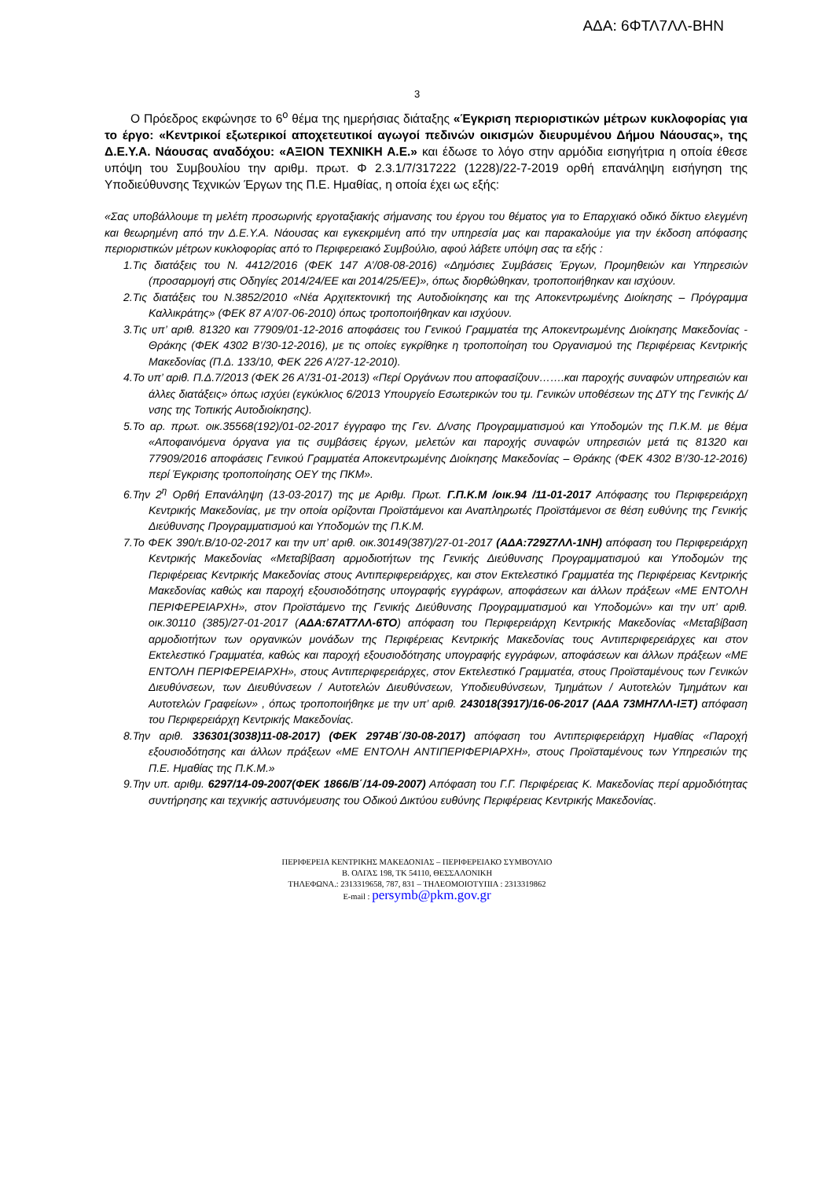ΑΔΑ: 6ΦΤΛ7ΛΛ-ΒΗΝ
3
Ο Πρόεδρος εκφώνησε το 6<sup>ο</sup> θέμα της ημερήσιας διάταξης «Έγκριση περιοριστικών μέτρων κυκλοφορίας για το έργο: «Κεντρικοί εξωτερικοί αποχετευτικοί αγωγοί πεδινών οικισμών διευρυμένου Δήμου Νάουσας», της Δ.Ε.Υ.Α. Νάουσας αναδόχου: «ΑΞΙΟΝ ΤΕΧΝΙΚΗ Α.Ε.» και έδωσε το λόγο στην αρμόδια εισηγήτρια η οποία έθεσε υπόψη του Συμβουλίου την αριθμ. πρωτ. Φ 2.3.1/7/317222 (1228)/22-7-2019 ορθή επανάληψη εισήγηση της Υποδιεύθυνσης Τεχνικών Έργων της Π.Ε. Ημαθίας, η οποία έχει ως εξής:
«Σας υποβάλλουμε τη μελέτη προσωρινής εργοταξιακής σήμανσης του έργου του θέματος για το Επαρχιακό οδικό δίκτυο ελεγμένη και θεωρημένη από την Δ.Ε.Υ.Α. Νάουσας και εγκεκριμένη από την υπηρεσία μας και παρακαλούμε για την έκδοση απόφασης περιοριστικών μέτρων κυκλοφορίας από το Περιφερειακό Συμβούλιο, αφού λάβετε υπόψη σας τα εξής :
1.Τις διατάξεις του Ν. 4412/2016 (ΦΕΚ 147 Α’/08-08-2016) «Δημόσιες Συμβάσεις Έργων, Προμηθειών και Υπηρεσιών (προσαρμογή στις Οδηγίες 2014/24/ΕΕ και 2014/25/ΕΕ)», όπως διορθώθηκαν, τροποποιήθηκαν και ισχύουν.
2.Τις διατάξεις του Ν.3852/2010 «Νέα Αρχιτεκτονική της Αυτοδιοίκησης και της Αποκεντρωμένης Διοίκησης – Πρόγραμμα Καλλικράτης» (ΦΕΚ 87 Α’/07-06-2010) όπως τροποποιήθηκαν και ισχύουν.
3.Τις υπ’ αριθ. 81320 και 77909/01-12-2016 αποφάσεις του Γενικού Γραμματέα της Αποκεντρωμένης Διοίκησης Μακεδονίας - Θράκης (ΦΕΚ 4302 Β’/30-12-2016), με τις οποίες εγκρίθηκε η τροποποίηση του Οργανισμού της Περιφέρειας Κεντρικής Μακεδονίας (Π.Δ. 133/10, ΦΕΚ 226 Α’/27-12-2010).
4.Το υπ’ αριθ. Π.Δ.7/2013 (ΦΕΚ 26 Α’/31-01-2013) «Περί Οργάνων που αποφασίζουν…….και παροχής συναφών υπηρεσιών και άλλες διατάξεις» όπως ισχύει (εγκύκλιος 6/2013 Υπουργείο Εσωτερικών του τμ. Γενικών υποθέσεων της ΔΤΥ της Γενικής Δ/νσης της Τοπικής Αυτοδιοίκησης).
5.Το αρ. πρωτ. οικ.35568(192)/01-02-2017 έγγραφο της Γεν. Δ/νσης Προγραμματισμού και Υποδομών της Π.Κ.Μ. με θέμα «Αποφαινόμενα όργανα για τις συμβάσεις έργων, μελετών και παροχής συναφών υπηρεσιών μετά τις 81320 και 77909/2016 αποφάσεις Γενικού Γραμματέα Αποκεντρωμένης Διοίκησης Μακεδονίας – Θράκης (ΦΕΚ 4302 Β’/30-12-2016) περί Έγκρισης τροποποίησης ΟΕΥ της ΠΚΜ».
6.Την 2<sup>η</sup> Ορθή Επανάληψη (13-03-2017) της με Αριθμ. Πρωτ. Γ.Π.Κ.Μ /οικ.94 /11-01-2017 Απόφασης του Περιφερειάρχη Κεντρικής Μακεδονίας, με την οποία ορίζονται Προϊστάμενοι και Αναπληρωτές Προϊστάμενοι σε θέση ευθύνης της Γενικής Διεύθυνσης Προγραμματισμού και Υποδομών της Π.Κ.Μ.
7.Το ΦΕΚ 390/τ.Β/10-02-2017 και την υπ’ αριθ. οικ.30149(387)/27-01-2017 (ΑΔΑ:729Ζ7ΛΛ-1ΝΗ) απόφαση του Περιφερειάρχη Κεντρικής Μακεδονίας «Μεταβίβαση αρμοδιοτήτων της Γενικής Διεύθυνσης Προγραμματισμού και Υποδομών της Περιφέρειας Κεντρικής Μακεδονίας στους Αντιπεριφερειάρχες, και στον Εκτελεστικό Γραμματέα της Περιφέρειας Κεντρικής Μακεδονίας καθώς και παροχή εξουσιοδότησης υπογραφής εγγράφων, αποφάσεων και άλλων πράξεων «ΜΕ ΕΝΤΟΛΗ ΠΕΡΙΦΕΡΕΙΑΡΧΗ», στον Προϊστάμενο της Γενικής Διεύθυνσης Προγραμματισμού και Υποδομών» και την υπ’ αριθ. οικ.30110 (385)/27-01-2017 (ΑΔΑ:67ΑΤ7ΛΛ-6ΤΟ) απόφαση του Περιφερειάρχη Κεντρικής Μακεδονίας «Μεταβίβαση αρμοδιοτήτων των οργανικών μονάδων της Περιφέρειας Κεντρικής Μακεδονίας τους Αντιπεριφερειάρχες και στον Εκτελεστικό Γραμματέα, καθώς και παροχή εξουσιοδότησης υπογραφής εγγράφων, αποφάσεων και άλλων πράξεων «ΜΕ ΕΝΤΟΛΗ ΠΕΡΙΦΕΡΕΙΑΡΧΗ», στους Αντιπεριφερειάρχες, στον Εκτελεστικό Γραμματέα, στους Προϊσταμένους των Γενικών Διευθύνσεων, των Διευθύνσεων / Αυτοτελών Διευθύνσεων, Υποδιευθύνσεων, Τμημάτων / Αυτοτελών Τμημάτων και Αυτοτελών Γραφείων» , όπως τροποποιήθηκε με την υπ’ αριθ. 243018(3917)/16-06-2017 (ΑΔΑ 73ΜΗ7ΛΛ-ΙΞΤ) απόφαση του Περιφερειάρχη Κεντρικής Μακεδονίας.
8.Την αριθ. 336301(3038)11-08-2017) (ΦΕΚ 2974Β΄/30-08-2017) απόφαση του Αντιπεριφερειάρχη Ημαθίας «Παροχή εξουσιοδότησης και άλλων πράξεων «ΜΕ ΕΝΤΟΛΗ ΑΝΤΙΠΕΡΙΦΕΡΙΑΡΧΗ», στους Προϊσταμένους των Υπηρεσιών της Π.Ε. Ημαθίας της Π.Κ.Μ.»
9.Την υπ. αριθμ. 6297/14-09-2007(ΦΕΚ 1866/Β΄/14-09-2007) Απόφαση του Γ.Γ. Περιφέρειας Κ. Μακεδονίας περί αρμοδιότητας συντήρησης και τεχνικής αστυνόμευσης του Οδικού Δικτύου ευθύνης Περιφέρειας Κεντρικής Μακεδονίας.
ΠΕΡΙΦΕΡΕΙΑ ΚΕΝΤΡΙΚΗΣ ΜΑΚΕΔΟΝΙΑΣ – ΠΕΡΙΦΕΡΕΙΑΚΟ ΣΥΜΒΟΥΛΙΟ
Β. ΟΛΓΑΣ 198, ΤΚ 54110, ΘΕΣΣΑΛΟΝΙΚΗ
ΤΗΛΕΦΩΝΑ.: 2313319658, 787, 831 – ΤΗΛΕΟΜΟΙΟΤΥΠΙΑ : 2313319862
E-mail : persymb@pkm.gov.gr